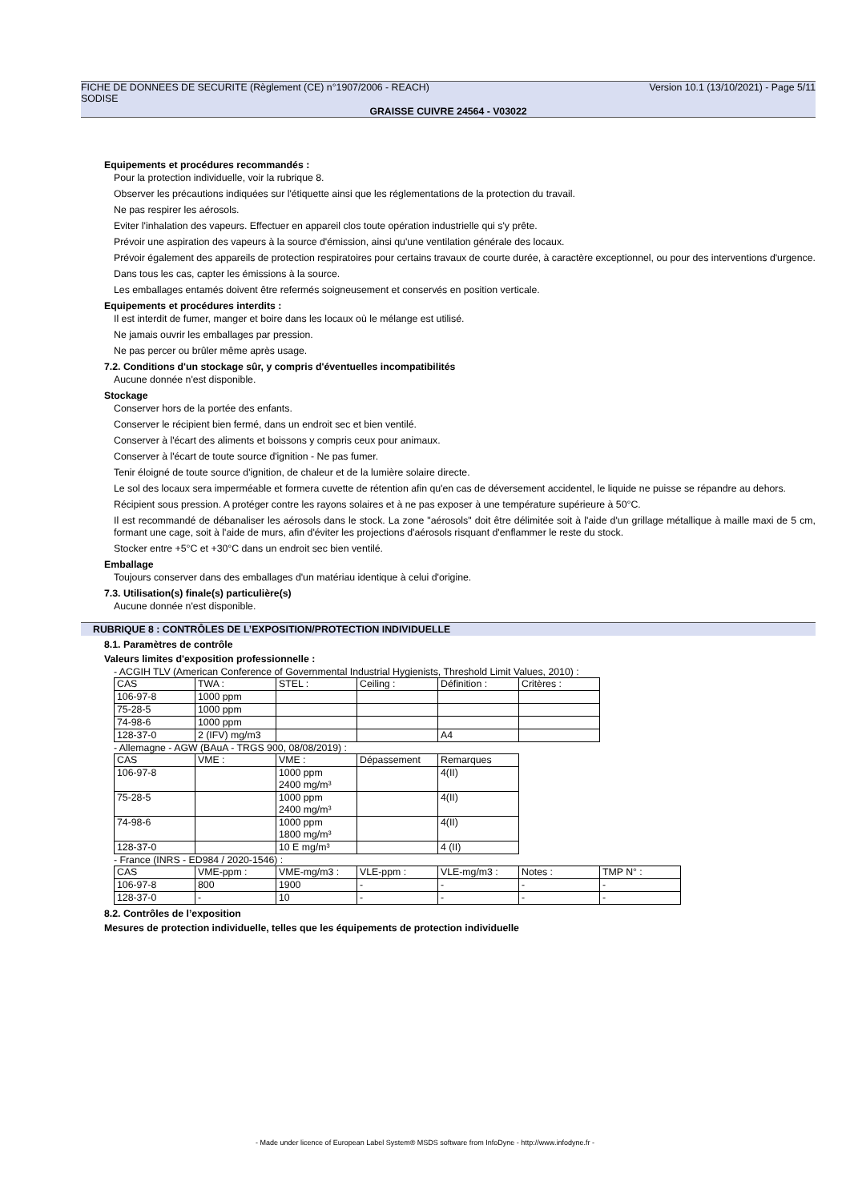FICHE DE DONNEES DE SECURITE (Règlement (CE) n°1907/2006 - REACH) Version 10.1 (13/10/2021) - Page 5/11
SODISE
GRAISSE CUIVRE 24564 - V03022
Equipements et procédures recommandés :
Pour la protection individuelle, voir la rubrique 8.
Observer les précautions indiquées sur l'étiquette ainsi que les réglementations de la protection du travail.
Ne pas respirer les aérosols.
Eviter l'inhalation des vapeurs. Effectuer en appareil clos toute opération industrielle qui s'y prête.
Prévoir une aspiration des vapeurs à la source d'émission, ainsi qu'une ventilation générale des locaux.
Prévoir également des appareils de protection respiratoires pour certains travaux de courte durée, à caractère exceptionnel, ou pour des interventions d'urgence.
Dans tous les cas, capter les émissions à la source.
Les emballages entamés doivent être refermés soigneusement et conservés en position verticale.
Equipements et procédures interdits :
Il est interdit de fumer, manger et boire dans les locaux où le mélange est utilisé.
Ne jamais ouvrir les emballages par pression.
Ne pas percer ou brûler même après usage.
7.2. Conditions d'un stockage sûr, y compris d'éventuelles incompatibilités
Aucune donnée n'est disponible.
Stockage
Conserver hors de la portée des enfants.
Conserver le récipient bien fermé, dans un endroit sec et bien ventilé.
Conserver à l'écart des aliments et boissons y compris ceux pour animaux.
Conserver à l'écart de toute source d'ignition - Ne pas fumer.
Tenir éloigné de toute source d'ignition, de chaleur et de la lumière solaire directe.
Le sol des locaux sera imperméable et formera cuvette de rétention afin qu'en cas de déversement accidentel, le liquide ne puisse se répandre au dehors.
Récipient sous pression. A protéger contre les rayons solaires et à ne pas exposer à une température supérieure à 50°C.
Il est recommandé de débanaliser les aérosols dans le stock. La zone "aérosols" doit être délimitée soit à l'aide d'un grillage métallique à maille maxi de 5 cm, formant une cage, soit à l'aide de murs, afin d'éviter les projections d'aérosols risquant d'enflammer le reste du stock.
Stocker entre +5°C et +30°C dans un endroit sec bien ventilé.
Emballage
Toujours conserver dans des emballages d'un matériau identique à celui d'origine.
7.3. Utilisation(s) finale(s) particulière(s)
Aucune donnée n'est disponible.
RUBRIQUE 8 : CONTRÔLES DE L’EXPOSITION/PROTECTION INDIVIDUELLE
8.1. Paramètres de contrôle
Valeurs limites d'exposition professionnelle :
- ACGIH TLV (American Conference of Governmental Industrial Hygienists, Threshold Limit Values, 2010) :
| CAS | TWA : | STEL : | Ceiling : | Définition : | Critères : |
| 106-97-8 | 1000 ppm | | | | |
| 75-28-5 | 1000 ppm | | | | |
| 74-98-6 | 1000 ppm | | | | |
| 128-37-0 | 2 (IFV) mg/m3 | | | A4 | |
- Allemagne - AGW (BAuA - TRGS 900, 08/08/2019) :
| CAS | VME : | VME : | Dépassement | Remarques |
| 106-97-8 | | 1000 ppm 2400 mg/m³ | | 4(II) |
| 75-28-5 | | 1000 ppm 2400 mg/m³ | | 4(II) |
| 74-98-6 | | 1000 ppm 1800 mg/m³ | | 4(II) |
| 128-37-0 | | 10 E mg/m³ | | 4 (II) |
- France (INRS - ED984 / 2020-1546) :
| CAS | VME-ppm : | VME-mg/m3 : | VLE-ppm : | VLE-mg/m3 : | Notes : | TMP N° : |
| 106-97-8 | 800 | 1900 | - | - | - | - |
| 128-37-0 | - | 10 | - | - | - | - |
8.2. Contrôles de l’exposition
Mesures de protection individuelle, telles que les équipements de protection individuelle
- Made under licence of European Label System® MSDS software from InfoDyne - http://www.infodyne.fr -